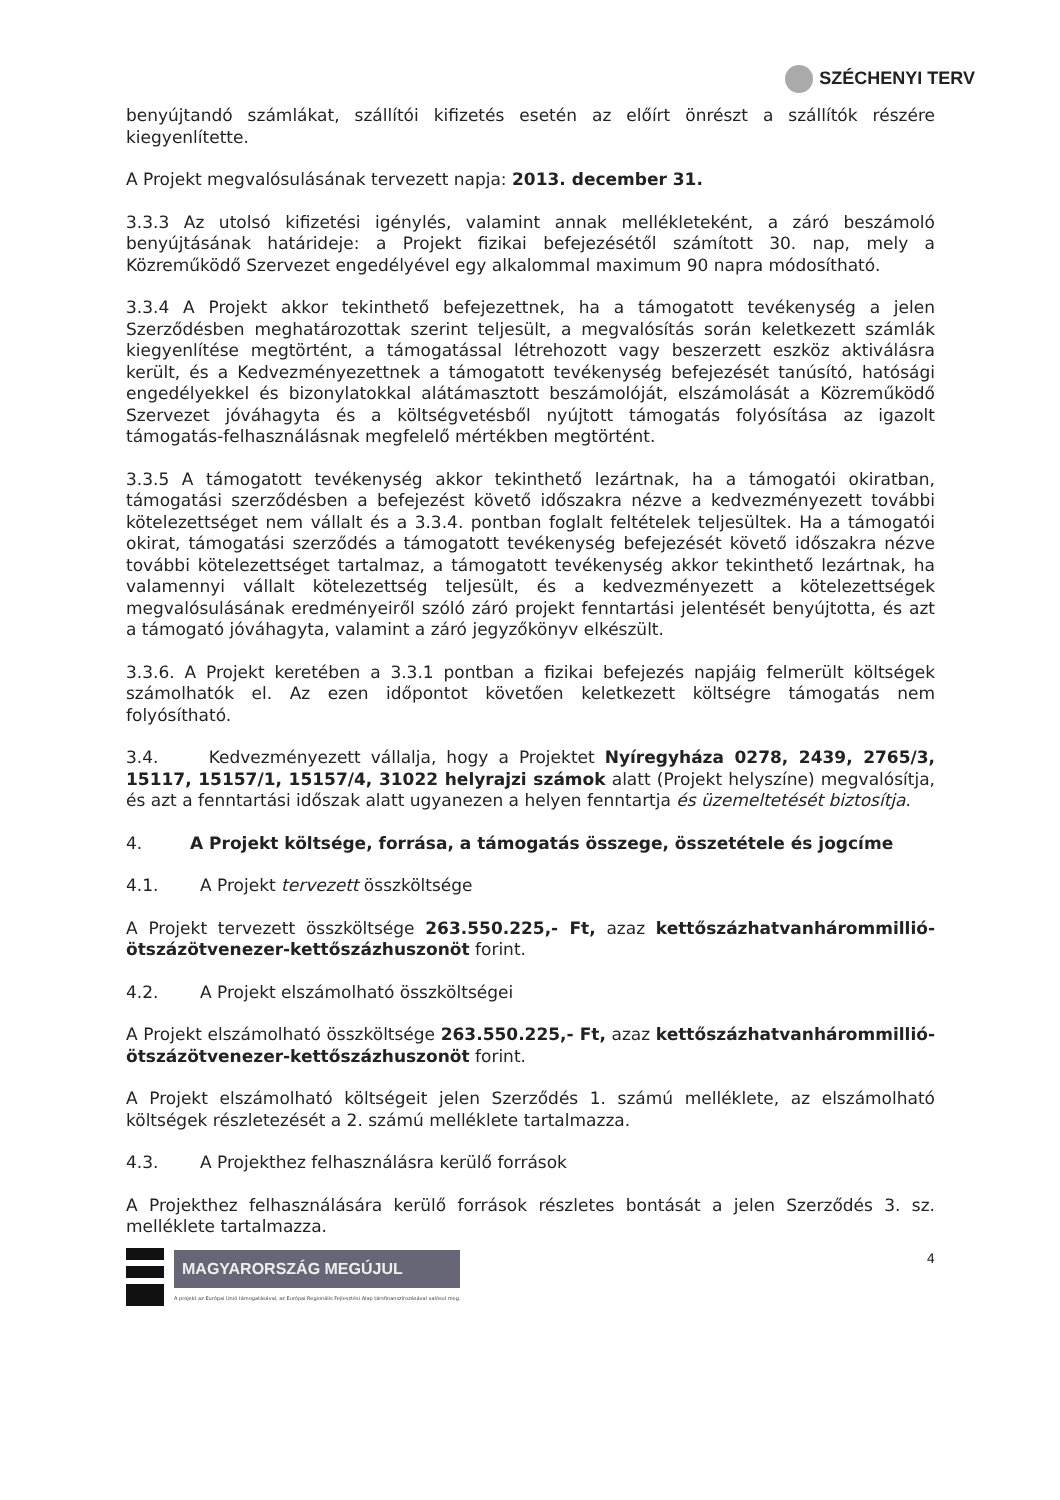SZÉCHENYI TERV
benyújtandó számlákat, szállítói kifizetés esetén az előírt önrészt a szállítók részére kiegyenlítette.
A Projekt megvalósulásának tervezett napja: 2013. december 31.
3.3.3 Az utolsó kifizetési igénylés, valamint annak mellékleteként, a záró beszámoló benyújtásának határideje: a Projekt fizikai befejezésétől számított 30. nap, mely a Közreműködő Szervezet engedélyével egy alkalommal maximum 90 napra módosítható.
3.3.4 A Projekt akkor tekinthető befejezettnek, ha a támogatott tevékenység a jelen Szerződésben meghatározottak szerint teljesült, a megvalósítás során keletkezett számlák kiegyenlítése megtörtént, a támogatással létrehozott vagy beszerzett eszköz aktiválásra került, és a Kedvezményezettnek a támogatott tevékenység befejezését tanúsító, hatósági engedélyekkel és bizonylatokkal alátámasztott beszámolóját, elszámolását a Közreműködő Szervezet jóváhagyta és a költségvetésből nyújtott támogatás folyósítása az igazolt támogatás-felhasználásnak megfelelő mértékben megtörtént.
3.3.5 A támogatott tevékenység akkor tekinthető lezártnak, ha a támogatói okiratban, támogatási szerződésben a befejezést követő időszakra nézve a kedvezményezett további kötelezettséget nem vállalt és a 3.3.4. pontban foglalt feltételek teljesültek. Ha a támogatói okirat, támogatási szerződés a támogatott tevékenység befejezését követő időszakra nézve további kötelezettséget tartalmaz, a támogatott tevékenység akkor tekinthető lezártnak, ha valamennyi vállalt kötelezettség teljesült, és a kedvezményezett a kötelezettségek megvalósulásának eredményeiről szóló záró projekt fenntartási jelentését benyújtotta, és azt a támogató jóváhagyta, valamint a záró jegyzőkönyv elkészült.
3.3.6. A Projekt keretében a 3.3.1 pontban a fizikai befejezés napjáig felmerült költségek számolhatók el. Az ezen időpontot követően keletkezett költségre támogatás nem folyósítható.
3.4. Kedvezményezett vállalja, hogy a Projektet Nyíregyháza 0278, 2439, 2765/3, 15117, 15157/1, 15157/4, 31022 helyrajzi számok alatt (Projekt helyszíne) megvalósítja, és azt a fenntartási időszak alatt ugyanezen a helyen fenntartja és üzemeltetését biztosítja.
4. A Projekt költsége, forrása, a támogatás összege, összetétele és jogcíme
4.1. A Projekt tervezett összköltsége
A Projekt tervezett összköltsége 263.550.225,- Ft, azaz kettőszázhatvanhárommillió-ötszázötvenezer-kettőszázhuszonöt forint.
4.2. A Projekt elszámolható összköltségei
A Projekt elszámolható összköltsége 263.550.225,- Ft, azaz kettőszázhatvanhárommillió-ötszázötvenezer-kettőszázhuszonöt forint.
A Projekt elszámolható költségeit jelen Szerződés 1. számú melléklete, az elszámolható költségek részletezését a 2. számú melléklete tartalmazza.
4.3. A Projekthez felhasználásra kerülő források
A Projekthez felhasználására kerülő források részletes bontását a jelen Szerződés 3. sz. melléklete tartalmazza.
MAGYARORSZÁG MEGÚJUL
A projekt az Európai Unió támogatásával, az Európai Regionális Fejlesztési Alap társfinanszírozásával valósul meg.
4